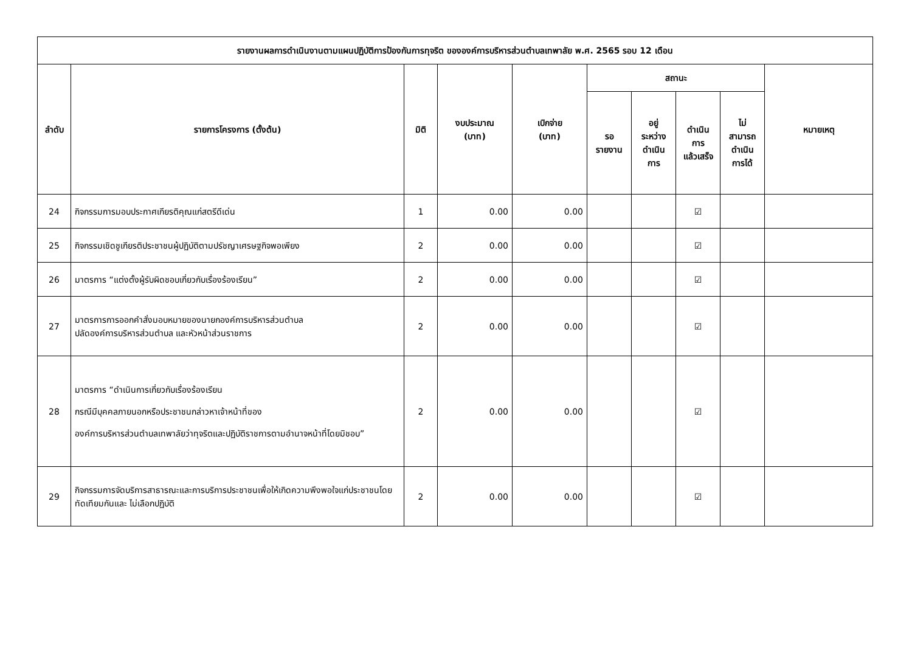| รายงานผลการดำเนินงานตามแผนปฏิบัติการป้องกันการทุจริต ขององค์การบริหารส่วนตำบลเทพาลัย พ.ศ. 2565 รอบ 12 เดือน | | | | | | | | | |
| --- | --- | --- | --- | --- | --- | --- | --- | --- | --- |
| ลำดับ | รายการโครงการ (ตั้งต้น) | มิติ | งบประมาณ (บาท) | เบิกจ่าย (บาท) | สถานะ | | | | หมายเหตุ |
| | | | | | รอ รายงาน | อยู่ ระหว่าง ดำเนิน การ | ดำเนิน การ แล้วเสร็จ | ไม่ สามารถ ดำเนิน การได้ | |
| 24 | กิจกรรมการมอบประกาศเกียรติคุณแก่สตรีดีเด่น | 1 | 0.00 | 0.00 | | | ☑ | | |
| 25 | กิจกรรมเชิดชูเกียรติประชาชนผู้ปฏิบัติตามปรัชญาเศรษฐกิจพอเพียง | 2 | 0.00 | 0.00 | | | ☑ | | |
| 26 | มาตรการ “แต่งตั้งผู้รับผิดชอบเกี่ยวกับเรื่องร้องเรียน” | 2 | 0.00 | 0.00 | | | ☑ | | |
| 27 | มาตรการการออกคำสั่งมอบหมายของนายกองค์การบริหารส่วนตำบล ปลัดองค์การบริหารส่วนตำบล และหัวหน้าส่วนราชการ | 2 | 0.00 | 0.00 | | | ☑ | | |
| 28 | มาตรการ “ดำเนินการเกี่ยวกับเรื่องร้องเรียน กรณีมีบุคคลภายนอกหรือประชาชนกล่าวหาเจ้าหน้าที่ของ องค์การบริหารส่วนตำบลเทพาลัยว่าทุจริตและปฏิบัติราชการตามอำนาจหน้าที่โดยมิชอบ” | 2 | 0.00 | 0.00 | | | ☑ | | |
| 29 | กิจกรรมการจัดบริการสาธารณะและการบริการประชาชนเพื่อให้เกิดความพึงพอใจแก่ประชาชนโดยทัดเทียมกันและ ไม่เลือกปฏิบัติ | 2 | 0.00 | 0.00 | | | ☑ | | |